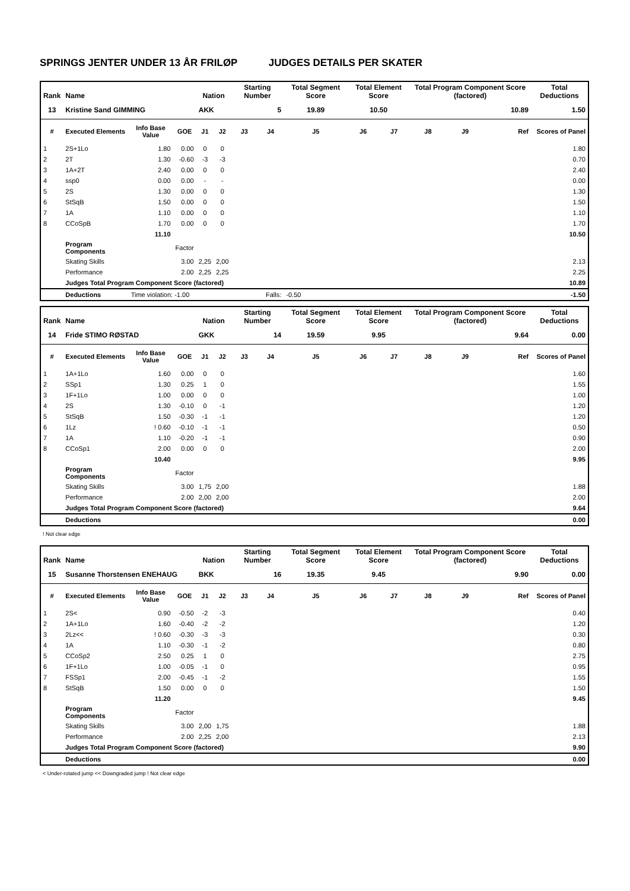SPRINGS JENTER UNDER 13 ÅR FRILØP JUDGES DETAILS PER SKATER
| Rank | Name | | | Nation | | Starting Number | | Total Segment Score | Total Element Score | | Total Program Component Score (factored) | | | Total Deductions |
| --- | --- | --- | --- | --- | --- | --- | --- | --- | --- | --- | --- | --- | --- | --- |
| 13 | Kristine Sand GIMMING | | | AKK | | 5 | | 19.89 | 10.50 | | 10.89 | | | 1.50 |
| # | Executed Elements | Info Base Value | GOE | J1 | J2 | J3 | J4 | J5 | J6 | J7 | J8 | J9 | Ref | Scores of Panel |
| 1 | 2S+1Lo | 1.80 | 0.00 | 0 | 0 | | | | | | | | | 1.80 |
| 2 | 2T | 1.30 | -0.60 | -3 | -3 | | | | | | | | | 0.70 |
| 3 | 1A+2T | 2.40 | 0.00 | 0 | 0 | | | | | | | | | 2.40 |
| 4 | ssp0 | 0.00 | 0.00 | - | - | | | | | | | | | 0.00 |
| 5 | 2S | 1.30 | 0.00 | 0 | 0 | | | | | | | | | 1.30 |
| 6 | StSqB | 1.50 | 0.00 | 0 | 0 | | | | | | | | | 1.50 |
| 7 | 1A | 1.10 | 0.00 | 0 | 0 | | | | | | | | | 1.10 |
| 8 | CCoSpB | 1.70 | 0.00 | 0 | 0 | | | | | | | | | 1.70 |
| | | 11.10 | | | | | | | | | | | | 10.50 |
| | Program Components | | Factor | | | | | | | | | | | |
| | Skating Skills | | 3.00 | 2,25 | 2,00 | | | | | | | | | 2.13 |
| | Performance | | 2.00 | 2,25 | 2,25 | | | | | | | | | 2.25 |
| | Judges Total Program Component Score (factored) | | | | | | | | | | | | | 10.89 |
| | Deductions | Time violation: -1.00 | | Falls: | | | | -0.50 | | | | | | -1.50 |
| Rank | Name | | | Nation | | Starting Number | | Total Segment Score | Total Element Score | | Total Program Component Score (factored) | | | Total Deductions |
| --- | --- | --- | --- | --- | --- | --- | --- | --- | --- | --- | --- | --- | --- | --- |
| 14 | Fride STIMO RØSTAD | | | GKK | | 14 | | 19.59 | 9.95 | | 9.64 | | | 0.00 |
| # | Executed Elements | Info Base Value | GOE | J1 | J2 | J3 | J4 | J5 | J6 | J7 | J8 | J9 | Ref | Scores of Panel |
| 1 | 1A+1Lo | 1.60 | 0.00 | 0 | 0 | | | | | | | | | 1.60 |
| 2 | SSp1 | 1.30 | 0.25 | 1 | 0 | | | | | | | | | 1.55 |
| 3 | 1F+1Lo | 1.00 | 0.00 | 0 | 0 | | | | | | | | | 1.00 |
| 4 | 2S | 1.30 | -0.10 | 0 | -1 | | | | | | | | | 1.20 |
| 5 | StSqB | 1.50 | -0.30 | -1 | -1 | | | | | | | | | 1.20 |
| 6 | 1Lz | ! 0.60 | -0.10 | -1 | -1 | | | | | | | | | 0.50 |
| 7 | 1A | 1.10 | -0.20 | -1 | -1 | | | | | | | | | 0.90 |
| 8 | CCoSp1 | 2.00 | 0.00 | 0 | 0 | | | | | | | | | 2.00 |
| | | 10.40 | | | | | | | | | | | | 9.95 |
| | Program Components | | Factor | | | | | | | | | | | |
| | Skating Skills | | 3.00 | 1,75 | 2,00 | | | | | | | | | 1.88 |
| | Performance | | 2.00 | 2,00 | 2,00 | | | | | | | | | 2.00 |
| | Judges Total Program Component Score (factored) | | | | | | | | | | | | | 9.64 |
| | Deductions | | | | | | | | | | | | | 0.00 |
! Not clear edge
| Rank | Name | | | Nation | | Starting Number | | Total Segment Score | Total Element Score | | Total Program Component Score (factored) | | | Total Deductions |
| --- | --- | --- | --- | --- | --- | --- | --- | --- | --- | --- | --- | --- | --- | --- |
| 15 | Susanne Thorstensen ENEHAUG | | | BKK | | 16 | | 19.35 | 9.45 | | 9.90 | | | 0.00 |
| # | Executed Elements | Info Base Value | GOE | J1 | J2 | J3 | J4 | J5 | J6 | J7 | J8 | J9 | Ref | Scores of Panel |
| 1 | 2S< | 0.90 | -0.50 | -2 | -3 | | | | | | | | | 0.40 |
| 2 | 1A+1Lo | 1.60 | -0.40 | -2 | -2 | | | | | | | | | 1.20 |
| 3 | 2Lz<< | ! 0.60 | -0.30 | -3 | -3 | | | | | | | | | 0.30 |
| 4 | 1A | 1.10 | -0.30 | -1 | -2 | | | | | | | | | 0.80 |
| 5 | CCoSp2 | 2.50 | 0.25 | 1 | 0 | | | | | | | | | 2.75 |
| 6 | 1F+1Lo | 1.00 | -0.05 | -1 | 0 | | | | | | | | | 0.95 |
| 7 | FSSp1 | 2.00 | -0.45 | -1 | -2 | | | | | | | | | 1.55 |
| 8 | StSqB | 1.50 | 0.00 | 0 | 0 | | | | | | | | | 1.50 |
| | | 11.20 | | | | | | | | | | | | 9.45 |
| | Program Components | | Factor | | | | | | | | | | | |
| | Skating Skills | | 3.00 | 2,00 | 1,75 | | | | | | | | | 1.88 |
| | Performance | | 2.00 | 2,25 | 2,00 | | | | | | | | | 2.13 |
| | Judges Total Program Component Score (factored) | | | | | | | | | | | | | 9.90 |
| | Deductions | | | | | | | | | | | | | 0.00 |
< Under-rotated jump << Downgraded jump ! Not clear edge